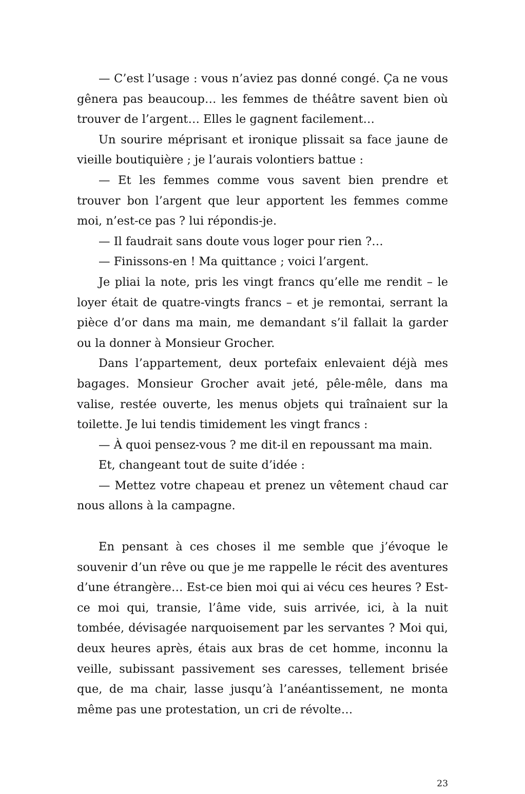— C’est l’usage : vous n’aviez pas donné congé. Ça ne vous gênera pas beaucoup… les femmes de théâtre savent bien où trouver de l’argent… Elles le gagnent facilement…
Un sourire méprisant et ironique plissait sa face jaune de vieille boutiquière ; je l’aurais volontiers battue :
— Et les femmes comme vous savent bien prendre et trouver bon l’argent que leur apportent les femmes comme moi, n’est-ce pas ? lui répondis-je.
— Il faudrait sans doute vous loger pour rien ?…
— Finissons-en ! Ma quittance ; voici l’argent.
Je pliai la note, pris les vingt francs qu’elle me rendit – le loyer était de quatre-vingts francs – et je remontai, serrant la pièce d’or dans ma main, me demandant s’il fallait la garder ou la donner à Monsieur Grocher.
Dans l’appartement, deux portefaix enlevaient déjà mes bagages. Monsieur Grocher avait jeté, pêle-mêle, dans ma valise, restée ouverte, les menus objets qui traînaient sur la toilette. Je lui tendis timidement les vingt francs :
— À quoi pensez-vous ? me dit-il en repoussant ma main.
Et, changeant tout de suite d’idée :
— Mettez votre chapeau et prenez un vêtement chaud car nous allons à la campagne.
En pensant à ces choses il me semble que j’évoque le souvenir d’un rêve ou que je me rappelle le récit des aventures d’une étrangère… Est-ce bien moi qui ai vécu ces heures ? Est-ce moi qui, transie, l’âme vide, suis arrivée, ici, à la nuit tombée, dévisagée narquoisement par les servantes ? Moi qui, deux heures après, étais aux bras de cet homme, inconnu la veille, subissant passivement ses caresses, tellement brisée que, de ma chair, lasse jusqu’à l’anéantissement, ne monta même pas une protestation, un cri de révolte…
23